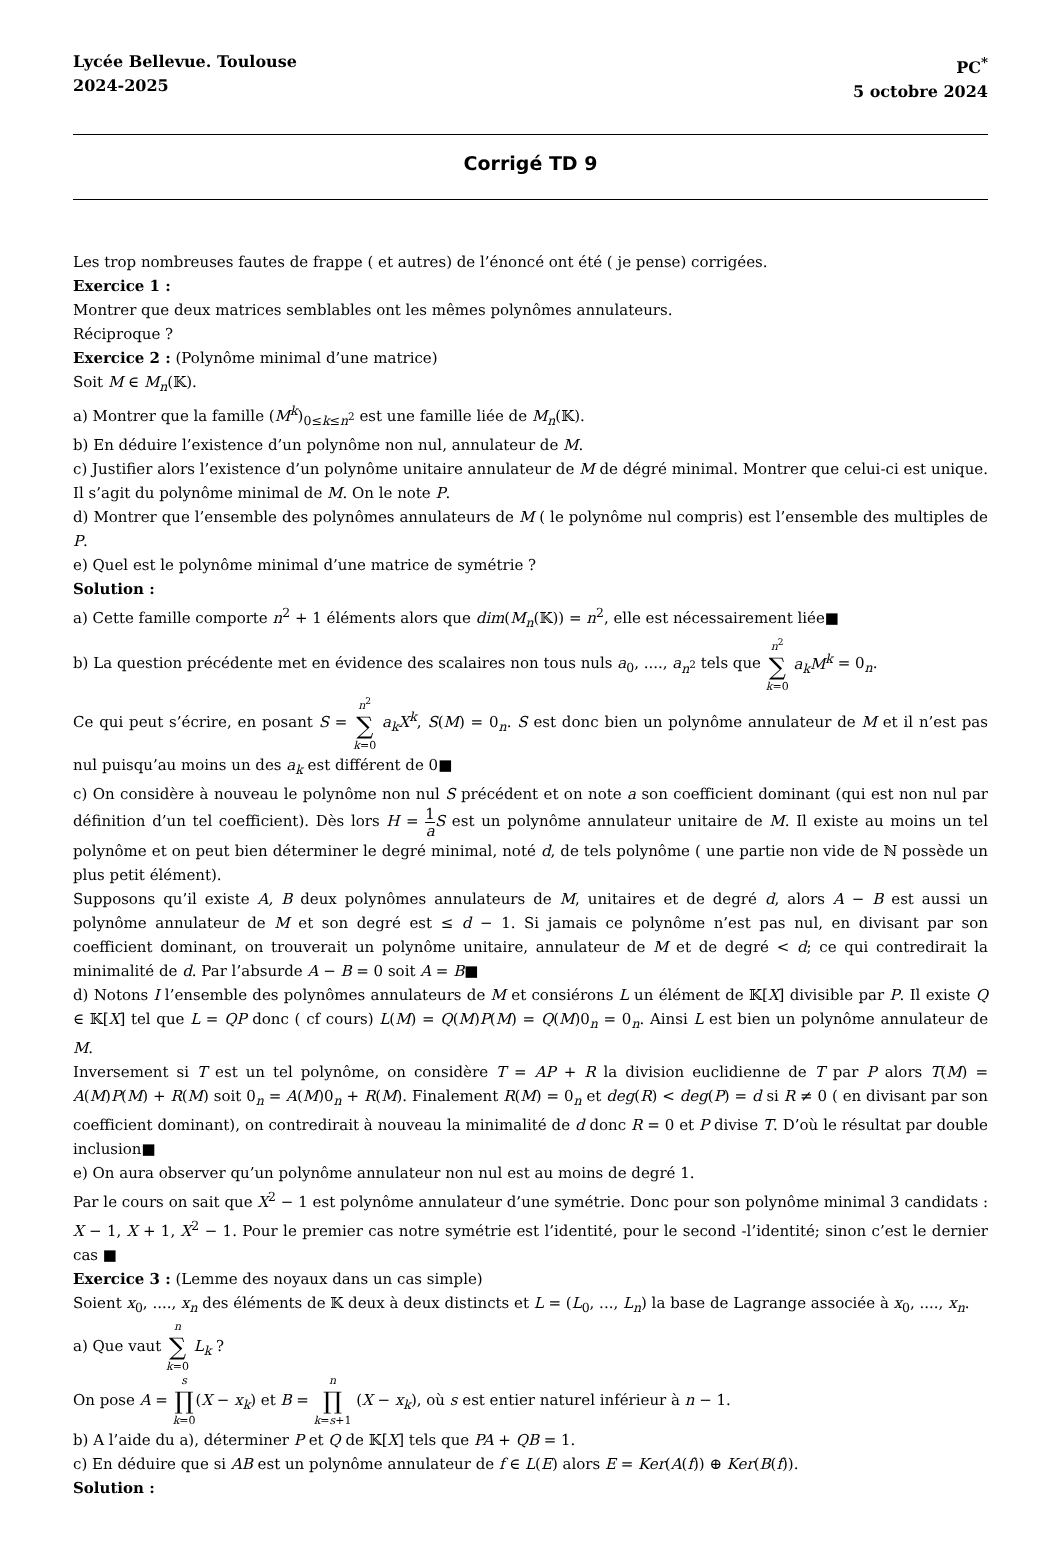Lycée Bellevue. Toulouse
2024-2025
PC<sup>*</sup>
5 octobre 2024
Corrigé TD 9
Les trop nombreuses fautes de frappe ( et autres) de l’énoncé ont été ( je pense) corrigées.
Exercice 1 :
Montrer que deux matrices semblables ont les mêmes polynômes annulateurs.
Réciproque ?
Exercice 2 : (Polynôme minimal d’une matrice)
Soit M ∈ M<sub>n</sub>(𝕂).
a) Montrer que la famille (M<sup>k</sup>)<sub>0≤k≤n<sup>2</sup></sub> est une famille liée de M<sub>n</sub>(𝕂).
b) En déduire l’existence d’un polynôme non nul, annulateur de M.
c) Justifier alors l’existence d’un polynôme unitaire annulateur de M de dégré minimal. Montrer que celui-ci est unique. Il s’agit du polynôme minimal de M. On le note P.
d) Montrer que l’ensemble des polynômes annulateurs de M ( le polynôme nul compris) est l’ensemble des multiples de P.
e) Quel est le polynôme minimal d’une matrice de symétrie ?
Solution :
a) Cette famille comporte n<sup>2</sup> + 1 éléments alors que dim(M<sub>n</sub>(𝕂)) = n<sup>2</sup>, elle est nécessairement liée■
b) La question précédente met en évidence des scalaires non tous nuls a<sub>0</sub>, ...., a<sub>n<sup>2</sup></sub> tels que n<sup>2</sup> ∑ k=0 a<sub>k</sub>M<sup>k</sup> = 0<sub>n</sub>.
Ce qui peut s’écrire, en posant S = n<sup>2</sup> ∑ k=0 a<sub>k</sub>X<sup>k</sup>, S(M) = 0<sub>n</sub>. S est donc bien un polynôme annulateur de M et il n’est pas nul puisqu’au moins un des a<sub>k</sub> est différent de 0■
c) On considère à nouveau le polynôme non nul S précédent et on note a son coefficient dominant (qui est non nul par définition d’un tel coefficient). Dès lors H = 1 a S est un polynôme annulateur unitaire de M. Il existe au moins un tel polynôme et on peut bien déterminer le degré minimal, noté d, de tels polynôme ( une partie non vide de ℕ possède un plus petit élément).
Supposons qu’il existe A, B deux polynômes annulateurs de M, unitaires et de degré d, alors A − B est aussi un polynôme annulateur de M et son degré est ≤ d − 1. Si jamais ce polynôme n’est pas nul, en divisant par son coefficient dominant, on trouverait un polynôme unitaire, annulateur de M et de degré < d; ce qui contredirait la minimalité de d. Par l’absurde A − B = 0 soit A = B■
d) Notons I l’ensemble des polynômes annulateurs de M et consiérons L un élément de 𝕂[X] divisible par P. Il existe Q ∈ 𝕂[X] tel que L = QP donc ( cf cours) L(M) = Q(M)P(M) = Q(M)0<sub>n</sub> = 0<sub>n</sub>. Ainsi L est bien un polynôme annulateur de M.
Inversement si T est un tel polynôme, on considère T = AP + R la division euclidienne de T par P alors T(M) = A(M)P(M) + R(M) soit 0<sub>n</sub> = A(M)0<sub>n</sub> + R(M). Finalement R(M) = 0<sub>n</sub> et deg(R) < deg(P) = d si R ≠ 0 ( en divisant par son coefficient dominant), on contredirait à nouveau la minimalité de d donc R = 0 et P divise T. D’où le résultat par double inclusion■
e) On aura observer qu’un polynôme annulateur non nul est au moins de degré 1.
Par le cours on sait que X<sup>2</sup> − 1 est polynôme annulateur d’une symétrie. Donc pour son polynôme minimal 3 candidats : X − 1, X + 1, X<sup>2</sup> − 1. Pour le premier cas notre symétrie est l’identité, pour le second -l’identité; sinon c’est le dernier cas ■
Exercice 3 : (Lemme des noyaux dans un cas simple)
Soient x<sub>0</sub>, ...., x<sub>n</sub> des éléments de 𝕂 deux à deux distincts et L = (L<sub>0</sub>, ..., L<sub>n</sub>) la base de Lagrange associée à x<sub>0</sub>, ...., x<sub>n</sub>.
a) Que vaut n ∑ k=0 L<sub>k</sub> ?
On pose A = s ∏ k=0(X − x<sub>k</sub>) et B = n ∏ k=s+1 (X − x<sub>k</sub>), où s est entier naturel inférieur à n − 1.
b) A l’aide du a), déterminer P et Q de 𝕂[X] tels que PA + QB = 1.
c) En déduire que si AB est un polynôme annulateur de f ∈ L(E) alors E = Ker(A(f)) ⊕ Ker(B(f)).
Solution :